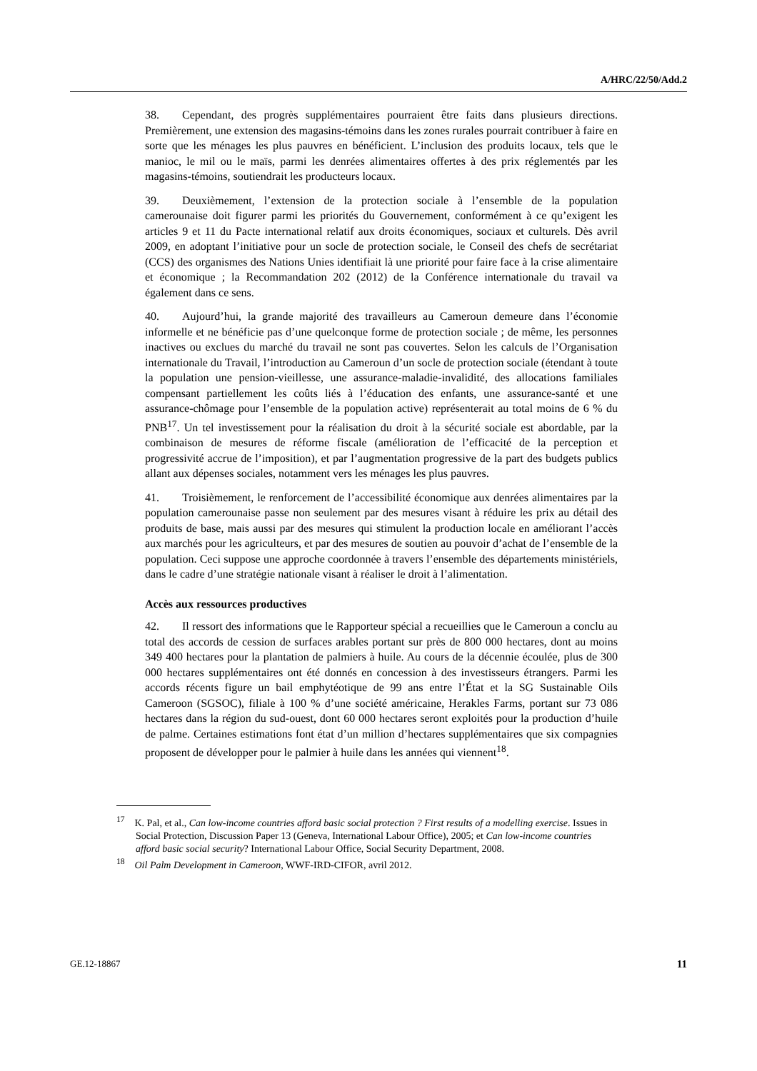A/HRC/22/50/Add.2
38. Cependant, des progrès supplémentaires pourraient être faits dans plusieurs directions. Premièrement, une extension des magasins-témoins dans les zones rurales pourrait contribuer à faire en sorte que les ménages les plus pauvres en bénéficient. L’inclusion des produits locaux, tels que le manioc, le mil ou le maïs, parmi les denrées alimentaires offertes à des prix réglementés par les magasins-témoins, soutiendrait les producteurs locaux.
39. Deuxièmement, l’extension de la protection sociale à l’ensemble de la population camerounaise doit figurer parmi les priorités du Gouvernement, conformément à ce qu’exigent les articles 9 et 11 du Pacte international relatif aux droits économiques, sociaux et culturels. Dès avril 2009, en adoptant l’initiative pour un socle de protection sociale, le Conseil des chefs de secrétariat (CCS) des organismes des Nations Unies identifiait là une priorité pour faire face à la crise alimentaire et économique ; la Recommandation 202 (2012) de la Conférence internationale du travail va également dans ce sens.
40. Aujourd’hui, la grande majorité des travailleurs au Cameroun demeure dans l’économie informelle et ne bénéficie pas d’une quelconque forme de protection sociale ; de même, les personnes inactives ou exclues du marché du travail ne sont pas couvertes. Selon les calculs de l’Organisation internationale du Travail, l’introduction au Cameroun d’un socle de protection sociale (étendant à toute la population une pension-vieillesse, une assurance-maladie-invalidité, des allocations familiales compensant partiellement les coûts liés à l’éducation des enfants, une assurance-santé et une assurance-chômage pour l’ensemble de la population active) représenterait au total moins de 6 % du PNB<sup>17</sup>. Un tel investissement pour la réalisation du droit à la sécurité sociale est abordable, par la combinaison de mesures de réforme fiscale (amélioration de l’efficacité de la perception et progressivité accrue de l’imposition), et par l’augmentation progressive de la part des budgets publics allant aux dépenses sociales, notamment vers les ménages les plus pauvres.
41. Troisièmement, le renforcement de l’accessibilité économique aux denrées alimentaires par la population camerounaise passe non seulement par des mesures visant à réduire les prix au détail des produits de base, mais aussi par des mesures qui stimulent la production locale en améliorant l’accès aux marchés pour les agriculteurs, et par des mesures de soutien au pouvoir d’achat de l’ensemble de la population. Ceci suppose une approche coordonnée à travers l’ensemble des départements ministériels, dans le cadre d’une stratégie nationale visant à réaliser le droit à l’alimentation.
Accès aux ressources productives
42. Il ressort des informations que le Rapporteur spécial a recueillies que le Cameroun a conclu au total des accords de cession de surfaces arables portant sur près de 800 000 hectares, dont au moins 349 400 hectares pour la plantation de palmiers à huile. Au cours de la décennie écoulée, plus de 300 000 hectares supplémentaires ont été donnés en concession à des investisseurs étrangers. Parmi les accords récents figure un bail emphytéotique de 99 ans entre l’État et la SG Sustainable Oils Cameroon (SGSOC), filiale à 100 % d’une société américaine, Herakles Farms, portant sur 73 086 hectares dans la région du sud-ouest, dont 60 000 hectares seront exploités pour la production d’huile de palme. Certaines estimations font état d’un million d’hectares supplémentaires que six compagnies proposent de développer pour le palmier à huile dans les années qui viennent<sup>18</sup>.
<sup>17</sup> K. Pal, et al., Can low-income countries afford basic social protection ? First results of a modelling exercise. Issues in Social Protection, Discussion Paper 13 (Geneva, International Labour Office), 2005; et Can low-income countries afford basic social security? International Labour Office, Social Security Department, 2008.
<sup>18</sup> Oil Palm Development in Cameroon, WWF-IRD-CIFOR, avril 2012.
GE.12-18867 11